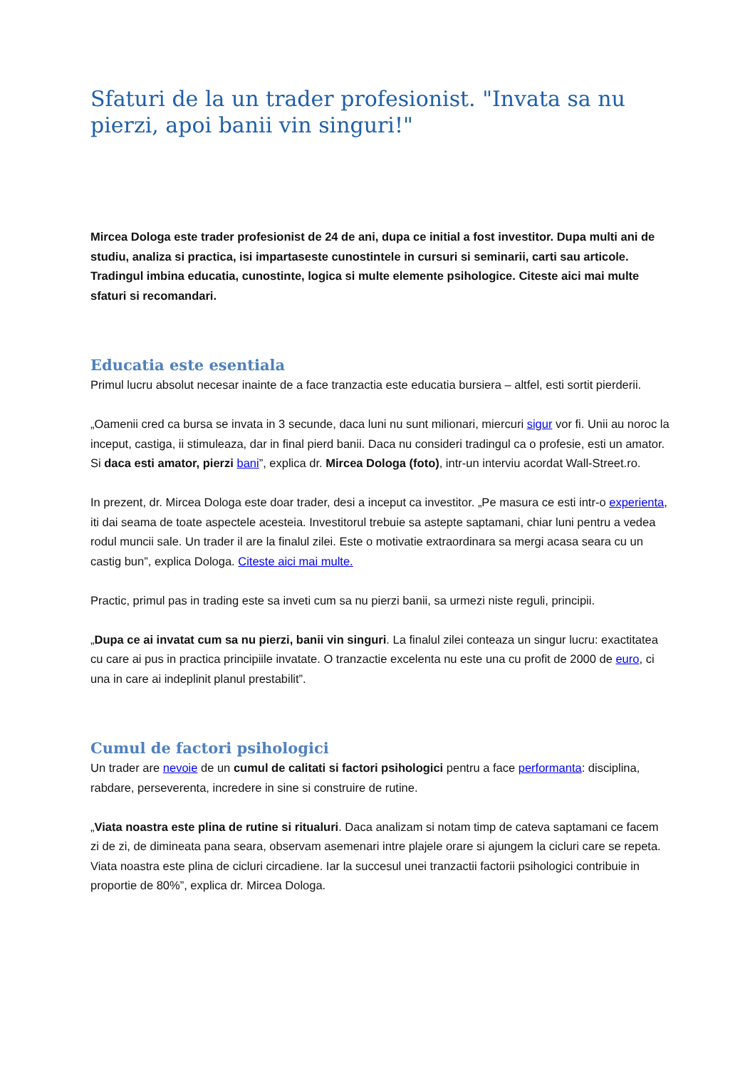Sfaturi de la un trader profesionist. "Invata sa nu pierzi, apoi banii vin singuri!"
Mircea Dologa este trader profesionist de 24 de ani, dupa ce initial a fost investitor. Dupa multi ani de studiu, analiza si practica, isi impartaseste cunostintele in cursuri si seminarii, carti sau articole. Tradingul imbina educatia, cunostinte, logica si multe elemente psihologice. Citeste aici mai multe sfaturi si recomandari.
Educatia este esentiala
Primul lucru absolut necesar inainte de a face tranzactia este educatia bursiera – altfel, esti sortit pierderii.
„Oamenii cred ca bursa se invata in 3 secunde, daca luni nu sunt milionari, miercuri sigur vor fi. Unii au noroc la inceput, castiga, ii stimuleaza, dar in final pierd banii. Daca nu consideri tradingul ca o profesie, esti un amator. Si daca esti amator, pierzi bani”, explica dr. Mircea Dologa (foto), intr-un interviu acordat Wall-Street.ro.
In prezent, dr. Mircea Dologa este doar trader, desi a inceput ca investitor. „Pe masura ce esti intr-o experienta, iti dai seama de toate aspectele acesteia. Investitorul trebuie sa astepte saptamani, chiar luni pentru a vedea rodul muncii sale. Un trader il are la finalul zilei. Este o motivatie extraordinara sa mergi acasa seara cu un castig bun”, explica Dologa. Citeste aici mai multe.
Practic, primul pas in trading este sa inveti cum sa nu pierzi banii, sa urmezi niste reguli, principii.
„Dupa ce ai invatat cum sa nu pierzi, banii vin singuri. La finalul zilei conteaza un singur lucru: exactitatea cu care ai pus in practica principiile invatate. O tranzactie excelenta nu este una cu profit de 2000 de euro, ci una in care ai indeplinit planul prestabilit”.
Cumul de factori psihologici
Un trader are nevoie de un cumul de calitati si factori psihologici pentru a face performanta: disciplina, rabdare, perseverenta, incredere in sine si construire de rutine.
„Viata noastra este plina de rutine si ritualuri. Daca analizam si notam timp de cateva saptamani ce facem zi de zi, de dimineata pana seara, observam asemenari intre plajele orare si ajungem la cicluri care se repeta. Viata noastra este plina de cicluri circadiene. Iar la succesul unei tranzactii factorii psihologici contribuie in proportie de 80%”, explica dr. Mircea Dologa.